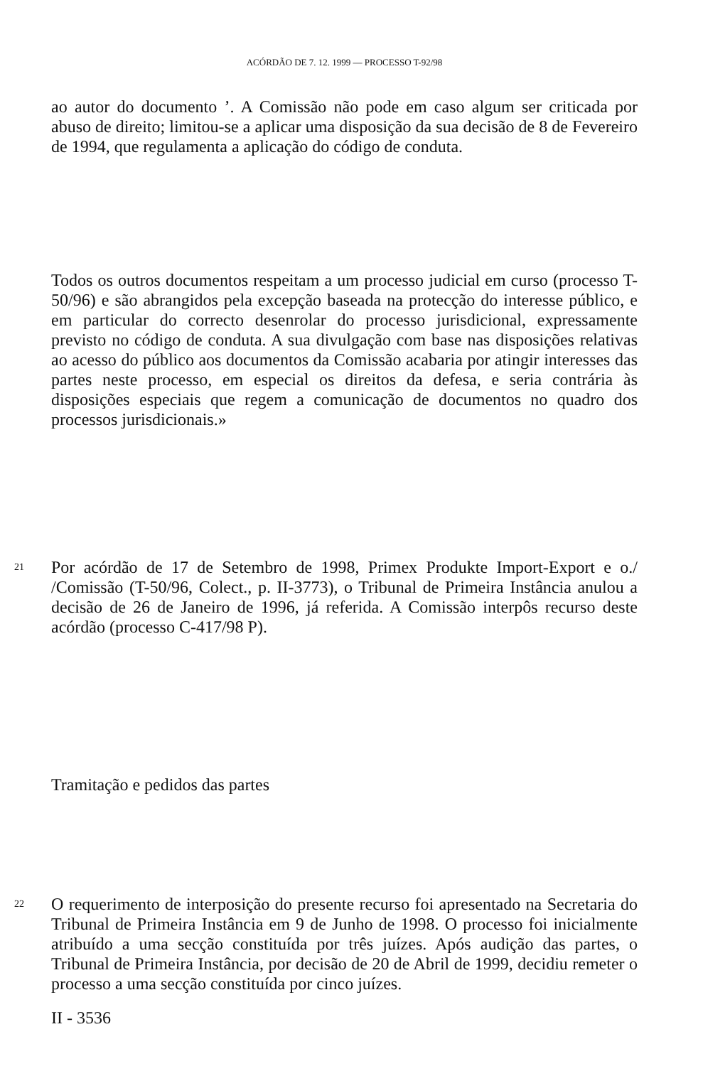ACÓRDÃO DE 7. 12. 1999 — PROCESSO T-92/98
ao autor do documento ’. A Comissão não pode em caso algum ser criticada por abuso de direito; limitou-se a aplicar uma disposição da sua decisão de 8 de Fevereiro de 1994, que regulamenta a aplicação do código de conduta.
Todos os outros documentos respeitam a um processo judicial em curso (processo T-50/96) e são abrangidos pela excepção baseada na protecção do interesse público, e em particular do correcto desenrolar do processo jurisdicional, expressamente previsto no código de conduta. A sua divulgação com base nas disposições relativas ao acesso do público aos documentos da Comissão acabaria por atingir interesses das partes neste processo, em especial os direitos da defesa, e seria contrária às disposições especiais que regem a comunicação de documentos no quadro dos processos jurisdicionais.»
21
Por acórdão de 17 de Setembro de 1998, Primex Produkte Import-Export e o./ /Comissão (T-50/96, Colect., p. II-3773), o Tribunal de Primeira Instância anulou a decisão de 26 de Janeiro de 1996, já referida. A Comissão interpôs recurso deste acórdão (processo C-417/98 P).
Tramitação e pedidos das partes
22
O requerimento de interposição do presente recurso foi apresentado na Secretaria do Tribunal de Primeira Instância em 9 de Junho de 1998. O processo foi inicialmente atribuído a uma secção constituída por três juízes. Após audição das partes, o Tribunal de Primeira Instância, por decisão de 20 de Abril de 1999, decidiu remeter o processo a uma secção constituída por cinco juízes.
II - 3536